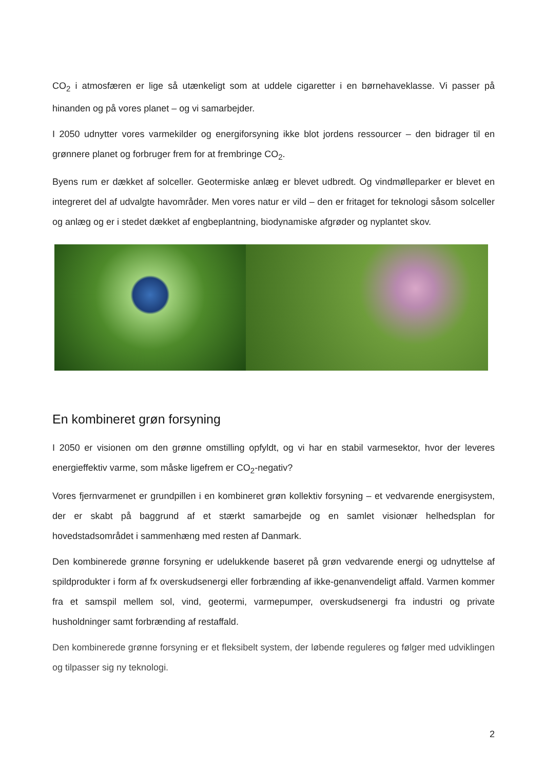CO<sub>2</sub> i atmosfæren er lige så utænkeligt som at uddele cigaretter i en børnehaveklasse. Vi passer på hinanden og på vores planet – og vi samarbejder.
I 2050 udnytter vores varmekilder og energiforsyning ikke blot jordens ressourcer – den bidrager til en grønnere planet og forbruger frem for at frembringe CO<sub>2</sub>.
Byens rum er dækket af solceller. Geotermiske anlæg er blevet udbredt. Og vindmølleparker er blevet en integreret del af udvalgte havområder. Men vores natur er vild – den er fritaget for teknologi såsom solceller og anlæg og er i stedet dækket af engbeplantning, biodynamiske afgrøder og nyplantet skov.
En kombineret grøn forsyning
I 2050 er visionen om den grønne omstilling opfyldt, og vi har en stabil varmesektor, hvor der leveres energieffektiv varme, som måske ligefrem er CO<sub>2</sub>-negativ?
Vores fjernvarmenet er grundpillen i en kombineret grøn kollektiv forsyning – et vedvarende energisystem, der er skabt på baggrund af et stærkt samarbejde og en samlet visionær helhedsplan for hovedstadsområdet i sammenhæng med resten af Danmark.
Den kombinerede grønne forsyning er udelukkende baseret på grøn vedvarende energi og udnyttelse af spildprodukter i form af fx overskudsenergi eller forbrænding af ikke-genanvendeligt affald. Varmen kommer fra et samspil mellem sol, vind, geotermi, varmepumper, overskudsenergi fra industri og private husholdninger samt forbrænding af restaffald.
Den kombinerede grønne forsyning er et fleksibelt system, der løbende reguleres og følger med udviklingen og tilpasser sig ny teknologi.
2